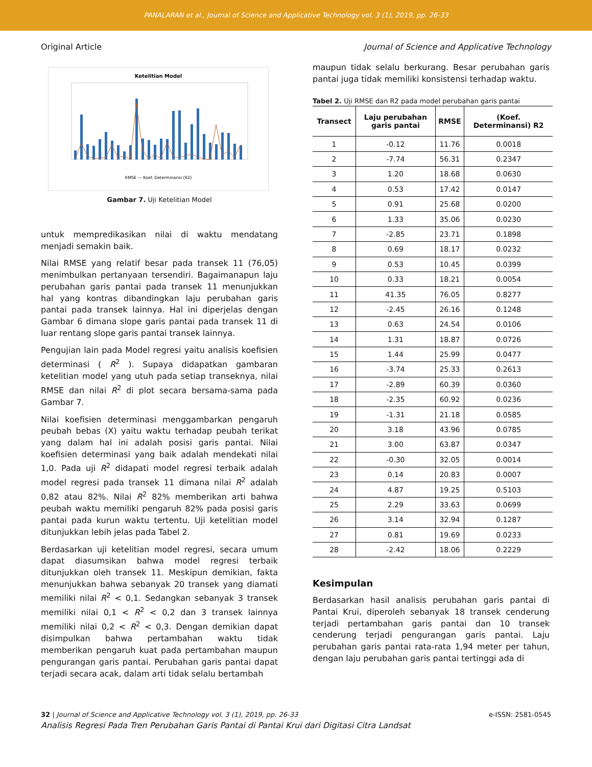PANALARAN et al., Journal of Science and Applicative Technology vol. 3 (1), 2019, pp. 26-33
Original Article Journal of Science and Applicative Technology
Ketelitian Model
RMSE — Koef. Determinansi (R2)
Gambar 7. Uji Ketelitian Model
untuk mempredikasikan nilai di waktu mendatang menjadi semakin baik.
Nilai RMSE yang relatif besar pada transek 11 (76,05) menimbulkan pertanyaan tersendiri. Bagaimanapun laju perubahan garis pantai pada transek 11 menunjukkan hal yang kontras dibandingkan laju perubahan garis pantai pada transek lainnya. Hal ini diperjelas dengan Gambar 6 dimana slope garis pantai pada transek 11 di luar rentang slope garis pantai transek lainnya.
Pengujian lain pada Model regresi yaitu analisis koefisien determinasi ( R<sup>2</sup> ). Supaya didapatkan gambaran ketelitian model yang utuh pada setiap transeknya, nilai RMSE dan nilai R<sup>2</sup> di plot secara bersama-sama pada Gambar 7.
Nilai koefisien determinasi menggambarkan pengaruh peubah bebas (X) yaitu waktu terhadap peubah terikat yang dalam hal ini adalah posisi garis pantai. Nilai koefisien determinasi yang baik adalah mendekati nilai 1,0. Pada uji R<sup>2</sup> didapati model regresi terbaik adalah model regresi pada transek 11 dimana nilai R<sup>2</sup> adalah 0,82 atau 82%. Nilai R<sup>2</sup> 82% memberikan arti bahwa peubah waktu memiliki pengaruh 82% pada posisi garis pantai pada kurun waktu tertentu. Uji ketelitian model ditunjukkan lebih jelas pada Tabel 2.
Berdasarkan uji ketelitian model regresi, secara umum dapat diasumsikan bahwa model regresi terbaik ditunjukkan oleh transek 11. Meskipun demikian, fakta menunjukkan bahwa sebanyak 20 transek yang diamati memiliki nilai R<sup>2</sup> < 0,1. Sedangkan sebanyak 3 transek memiliki nilai 0,1 < R<sup>2</sup> < 0,2 dan 3 transek lainnya memiliki nilai 0,2 < R<sup>2</sup> < 0,3. Dengan demikian dapat disimpulkan bahwa pertambahan waktu tidak memberikan pengaruh kuat pada pertambahan maupun pengurangan garis pantai. Perubahan garis pantai dapat terjadi secara acak, dalam arti tidak selalu bertambah
maupun tidak selalu berkurang. Besar perubahan garis pantai juga tidak memiliki konsistensi terhadap waktu.
Tabel 2. Uji RMSE dan R2 pada model perubahan garis pantai
| Transect | Laju perubahan garis pantai | RMSE | (Koef. Determinansi) R2 |
| --- | --- | --- | --- |
| 1 | -0.12 | 11.76 | 0.0018 |
| 2 | -7.74 | 56.31 | 0.2347 |
| 3 | 1.20 | 18.68 | 0.0630 |
| 4 | 0.53 | 17.42 | 0.0147 |
| 5 | 0.91 | 25.68 | 0.0200 |
| 6 | 1.33 | 35.06 | 0.0230 |
| 7 | -2.85 | 23.71 | 0.1898 |
| 8 | 0.69 | 18.17 | 0.0232 |
| 9 | 0.53 | 10.45 | 0.0399 |
| 10 | 0.33 | 18.21 | 0.0054 |
| 11 | 41.35 | 76.05 | 0.8277 |
| 12 | -2.45 | 26.16 | 0.1248 |
| 13 | 0.63 | 24.54 | 0.0106 |
| 14 | 1.31 | 18.87 | 0.0726 |
| 15 | 1.44 | 25.99 | 0.0477 |
| 16 | -3.74 | 25.33 | 0.2613 |
| 17 | -2.89 | 60.39 | 0.0360 |
| 18 | -2.35 | 60.92 | 0.0236 |
| 19 | -1.31 | 21.18 | 0.0585 |
| 20 | 3.18 | 43.96 | 0.0785 |
| 21 | 3.00 | 63.87 | 0.0347 |
| 22 | -0.30 | 32.05 | 0.0014 |
| 23 | 0.14 | 20.83 | 0.0007 |
| 24 | 4.87 | 19.25 | 0.5103 |
| 25 | 2.29 | 33.63 | 0.0699 |
| 26 | 3.14 | 32.94 | 0.1287 |
| 27 | 0.81 | 19.69 | 0.0233 |
| 28 | -2.42 | 18.06 | 0.2229 |
Kesimpulan
Berdasarkan hasil analisis perubahan garis pantai di Pantai Krui, diperoleh sebanyak 18 transek cenderung terjadi pertambahan garis pantai dan 10 transek cenderung terjadi pengurangan garis pantai. Laju perubahan garis pantai rata-rata 1,94 meter per tahun, dengan laju perubahan garis pantai tertinggi ada di
32 | Journal of Science and Applicative Technology vol. 3 (1), 2019, pp. 26-33 e-ISSN: 2581-0545
Analisis Regresi Pada Tren Perubahan Garis Pantai di Pantai Krui dari Digitasi Citra Landsat